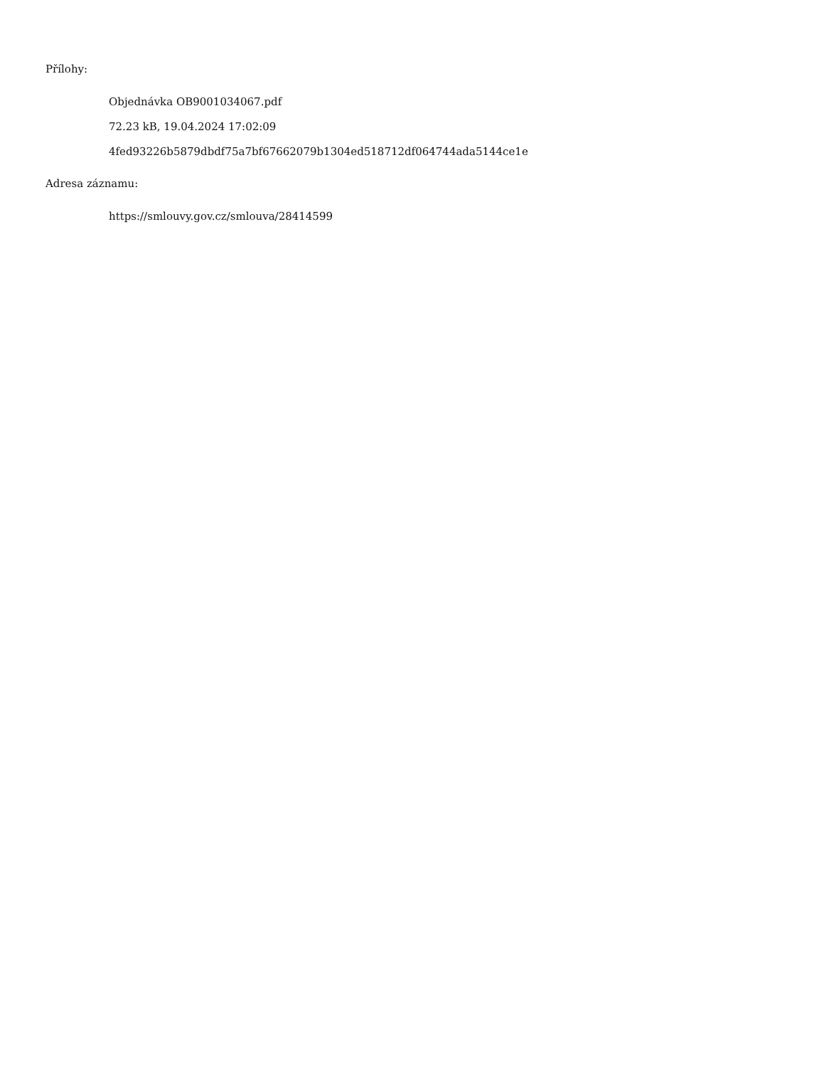Přílohy:
Objednávka OB9001034067.pdf
72.23 kB, 19.04.2024 17:02:09
4fed93226b5879dbdf75a7bf67662079b1304ed518712df064744ada5144ce1e
Adresa záznamu:
https://smlouvy.gov.cz/smlouva/28414599